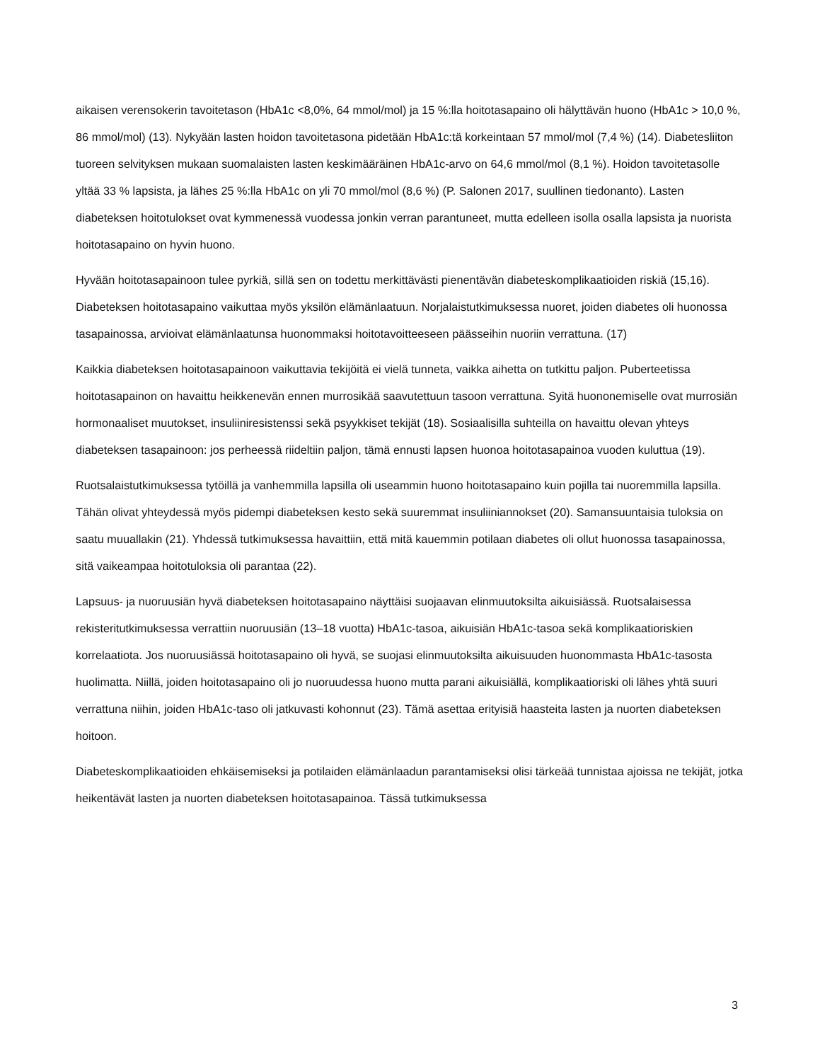aikaisen verensokerin tavoitetason (HbA1c <8,0%, 64 mmol/mol) ja 15 %:lla hoitotasapaino oli hälyttävän huono (HbA1c > 10,0 %, 86 mmol/mol) (13). Nykyään lasten hoidon tavoitetasona pidetään HbA1c:tä korkeintaan 57 mmol/mol (7,4 %) (14). Diabetesliiton tuoreen selvityksen mukaan suomalaisten lasten keskimääräinen HbA1c-arvo on 64,6 mmol/mol (8,1 %). Hoidon tavoitetasolle yltää 33 % lapsista, ja lähes 25 %:lla HbA1c on yli 70 mmol/mol (8,6 %) (P. Salonen 2017, suullinen tiedonanto). Lasten diabeteksen hoitotulokset ovat kymmenessä vuodessa jonkin verran parantuneet, mutta edelleen isolla osalla lapsista ja nuorista hoitotasapaino on hyvin huono.
Hyvään hoitotasapainoon tulee pyrkiä, sillä sen on todettu merkittävästi pienentävän diabeteskomplikaatioiden riskiä (15,16). Diabeteksen hoitotasapaino vaikuttaa myös yksilön elämänlaatuun. Norjalaistutkimuksessa nuoret, joiden diabetes oli huonossa tasapainossa, arvioivat elämänlaatunsa huonommaksi hoitotavoitteeseen päässeihin nuoriin verrattuna. (17)
Kaikkia diabeteksen hoitotasapainoon vaikuttavia tekijöitä ei vielä tunneta, vaikka aihetta on tutkittu paljon. Puberteetissa hoitotasapainon on havaittu heikkenevän ennen murrosikää saavutettuun tasoon verrattuna. Syitä huononemiselle ovat murrosiän hormonaaliset muutokset, insuliiniresistenssi sekä psyykkiset tekijät (18). Sosiaalisilla suhteilla on havaittu olevan yhteys diabeteksen tasapainoon: jos perheessä riideltiin paljon, tämä ennusti lapsen huonoa hoitotasapainoa vuoden kuluttua (19).
Ruotsalaistutkimuksessa tytöillä ja vanhemmilla lapsilla oli useammin huono hoitotasapaino kuin pojilla tai nuoremmilla lapsilla. Tähän olivat yhteydessä myös pidempi diabeteksen kesto sekä suuremmat insuliiniannokset (20). Samansuuntaisia tuloksia on saatu muuallakin (21). Yhdessä tutkimuksessa havaittiin, että mitä kauemmin potilaan diabetes oli ollut huonossa tasapainossa, sitä vaikeampaa hoitotuloksia oli parantaa (22).
Lapsuus- ja nuoruusiän hyvä diabeteksen hoitotasapaino näyttäisi suojaavan elinmuutoksilta aikuisiässä. Ruotsalaisessa rekisteritutkimuksessa verrattiin nuoruusiän (13–18 vuotta) HbA1c-tasoa, aikuisiän HbA1c-tasoa sekä komplikaatioriskien korrelaatiota. Jos nuoruusiässä hoitotasapaino oli hyvä, se suojasi elinmuutoksilta aikuisuuden huonommasta HbA1c-tasosta huolimatta. Niillä, joiden hoitotasapaino oli jo nuoruudessa huono mutta parani aikuisiällä, komplikaatioriski oli lähes yhtä suuri verrattuna niihin, joiden HbA1c-taso oli jatkuvasti kohonnut (23). Tämä asettaa erityisiä haasteita lasten ja nuorten diabeteksen hoitoon.
Diabeteskomplikaatioiden ehkäisemiseksi ja potilaiden elämänlaadun parantamiseksi olisi tärkeää tunnistaa ajoissa ne tekijät, jotka heikentävät lasten ja nuorten diabeteksen hoitotasapainoa. Tässä tutkimuksessa
3